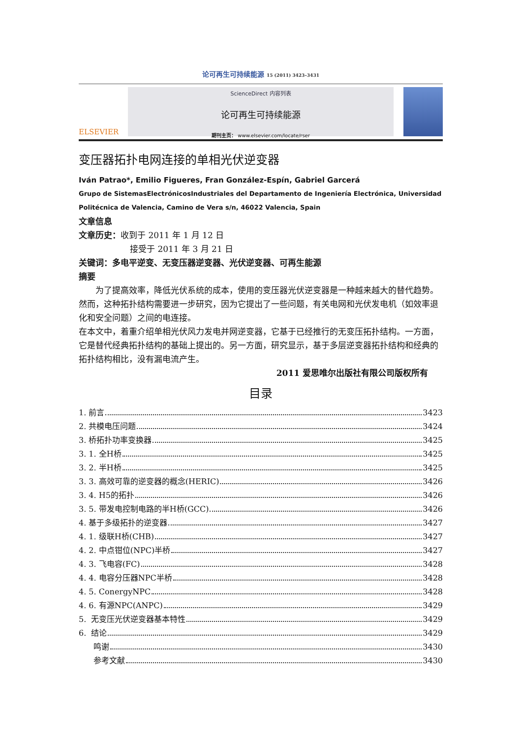论可再生可持续能源 15 (2011) 3423–3431
ELSEVIER
ScienceDirect 内容列表
论可再生可持续能源
期刊主页： www.elsevier.com/locate/rser
变压器拓扑电网连接的单相光伏逆变器
Iván Patrao*, Emilio Figueres, Fran González-Espín, Gabriel Garcerá
Grupo de SistemasElectrónicosIndustriales del Departamento de Ingeniería Electrónica, Universidad Politécnica de Valencia, Camino de Vera s/n, 46022 Valencia, Spain
文章信息
文章历史：收到于 2011 年 1 月 12 日
接受于 2011 年 3 月 21 日
关键词：多电平逆变、无变压器逆变器、光伏逆变器、可再生能源
摘要
为了提高效率，降低光伏系统的成本，使用的变压器光伏逆变器是一种越来越大的替代趋势。然而，这种拓扑结构需要进一步研究，因为它提出了一些问题，有关电网和光伏发电机（如效率退化和安全问题）之间的电连接。
在本文中，着重介绍单相光伏风力发电并网逆变器，它基于已经推行的无变压拓扑结构。一方面，它是替代经典拓扑结构的基础上提出的。另一方面，研究显示，基于多层逆变器拓扑结构和经典的拓扑结构相比，没有漏电流产生。
2011 爱思唯尔出版社有限公司版权所有
目录
1. 前言 3423
2. 共模电压问题 3424
3. 桥拓扑功率变换器 3425
3. 1. 全H桥 3425
3. 2. 半H桥 3425
3. 3. 高效可靠的逆变器的概念(HERIC) 3426
3. 4. H5的拓扑 3426
3. 5. 带发电控制电路的半H桥(GCC) 3426
4. 基于多级拓扑的逆变器 3427
4. 1. 级联H桥(CHB) 3427
4. 2. 中点钳位(NPC)半桥 3427
4. 3. 飞电容(FC) 3428
4. 4. 电容分压器NPC半桥 3428
4. 5. ConergyNPC 3428
4. 6. 有源NPC(ANPC) 3429
5. 无变压光伏逆变器基本特性 3429
6. 结论 3429
鸣谢 3430
参考文献 3430